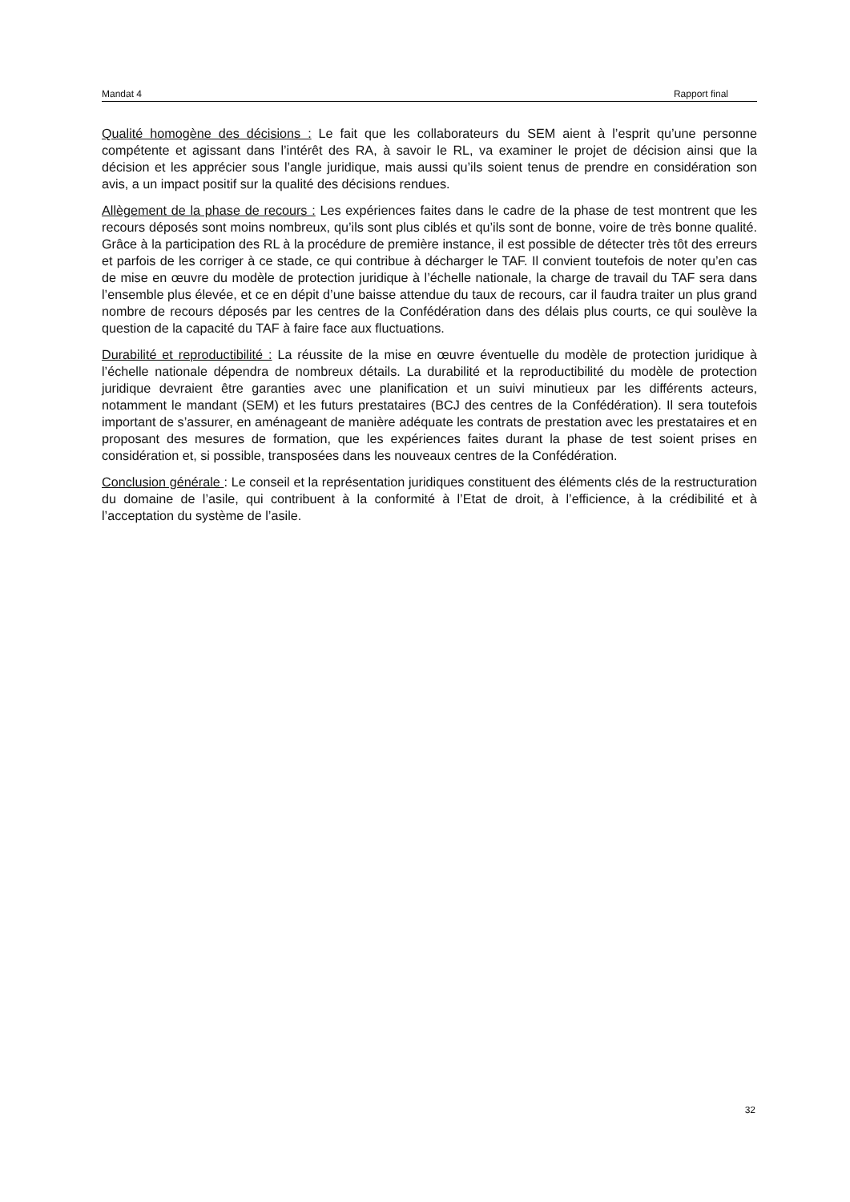Mandat 4 Rapport final
Qualité homogène des décisions : Le fait que les collaborateurs du SEM aient à l’esprit qu’une personne compétente et agissant dans l’intérêt des RA, à savoir le RL, va examiner le projet de décision ainsi que la décision et les apprécier sous l’angle juridique, mais aussi qu’ils soient tenus de prendre en considération son avis, a un impact positif sur la qualité des décisions rendues.
Allègement de la phase de recours : Les expériences faites dans le cadre de la phase de test montrent que les recours déposés sont moins nombreux, qu’ils sont plus ciblés et qu’ils sont de bonne, voire de très bonne qualité. Grâce à la participation des RL à la procédure de première instance, il est possible de détecter très tôt des erreurs et parfois de les corriger à ce stade, ce qui contribue à décharger le TAF. Il convient toutefois de noter qu’en cas de mise en œuvre du modèle de protection juridique à l’échelle nationale, la charge de travail du TAF sera dans l’ensemble plus élevée, et ce en dépit d’une baisse attendue du taux de recours, car il faudra traiter un plus grand nombre de recours déposés par les centres de la Confédération dans des délais plus courts, ce qui soulève la question de la capacité du TAF à faire face aux fluctuations.
Durabilité et reproductibilité : La réussite de la mise en œuvre éventuelle du modèle de protection juridique à l’échelle nationale dépendra de nombreux détails. La durabilité et la reproductibilité du modèle de protection juridique devraient être garanties avec une planification et un suivi minutieux par les différents acteurs, notamment le mandant (SEM) et les futurs prestataires (BCJ des centres de la Confédération). Il sera toutefois important de s’assurer, en aménageant de manière adéquate les contrats de prestation avec les prestataires et en proposant des mesures de formation, que les expériences faites durant la phase de test soient prises en considération et, si possible, transposées dans les nouveaux centres de la Confédération.
Conclusion générale : Le conseil et la représentation juridiques constituent des éléments clés de la restructuration du domaine de l’asile, qui contribuent à la conformité à l’Etat de droit, à l’efficience, à la crédibilité et à l’acceptation du système de l’asile.
32